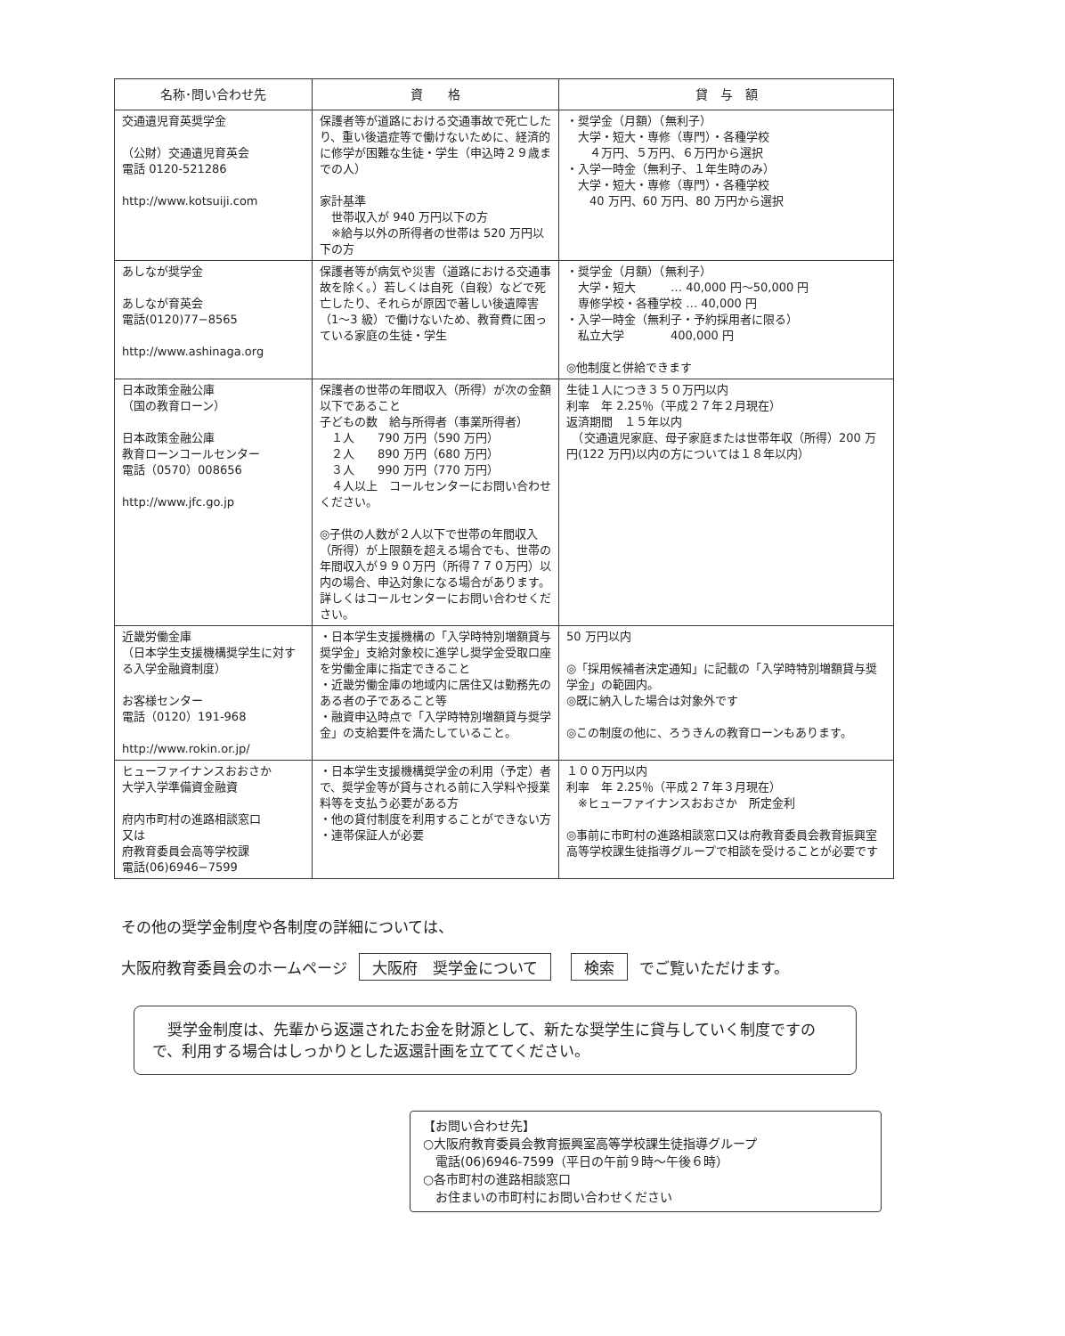| 名称･問い合わせ先 | 資 格 | 貸 与 額 |
| --- | --- | --- |
| 交通遺児育英奨学金 （公財）交通遺児育英会 電話 0120-521286 http://www.kotsuiji.com | 保護者等が道路における交通事故で死亡したり、重い後遺症等で働けないために、経済的に修学が困難な生徒・学生（申込時２９歳までの人） 家計基準 世帯収入が 940 万円以下の方 ※給与以外の所得者の世帯は 520 万円以下の方 | ・奨学金（月額）（無利子） 大学・短大・専修（専門）・各種学校 ４万円、５万円、６万円から選択 ・入学一時金（無利子、１年生時のみ） 大学・短大・専修（専門）・各種学校 40 万円、60 万円、80 万円から選択 |
| あしなが奨学金 あしなが育英会 電話(0120)77−8565 http://www.ashinaga.org | 保護者等が病気や災害（道路における交通事故を除く。）若しくは自死（自殺）などで死亡したり、それらが原因で著しい後遺障害（1〜3 級）で働けないため、教育費に困っている家庭の生徒・学生 | ・奨学金（月額）（無利子） 大学・短大 … 40,000 円〜50,000 円 専修学校・各種学校 … 40,000 円 ・入学一時金（無利子・予約採用者に限る） 私立大学 400,000 円 ◎他制度と併給できます |
| 日本政策金融公庫 （国の教育ローン） 日本政策金融公庫 教育ローンコールセンター 電話（0570）008656 http://www.jfc.go.jp | 保護者の世帯の年間収入（所得）が次の金額以下であること 子どもの数 給与所得者（事業所得者） １人 790 万円（590 万円） ２人 890 万円（680 万円） ３人 990 万円（770 万円） ４人以上 コールセンターにお問い合わせください。 ◎子供の人数が２人以下で世帯の年間収入（所得）が上限額を超える場合でも、世帯の年間収入が９９０万円（所得７７０万円）以内の場合、申込対象になる場合があります。詳しくはコールセンターにお問い合わせください。 | 生徒１人につき３５０万円以内 利率 年 2.25％（平成２７年２月現在） 返済期間 １５年以内 （交通遺児家庭、母子家庭または世帯年収（所得）200 万円(122 万円)以内の方については１８年以内） |
| 近畿労働金庫 （日本学生支援機構奨学生に対する入学金融資制度） お客様センター 電話（0120）191-968 http://www.rokin.or.jp/ | ・日本学生支援機構の「入学時特別増額貸与奨学金」支給対象校に進学し奨学金受取口座を労働金庫に指定できること ・近畿労働金庫の地域内に居住又は勤務先のある者の子であること等 ・融資申込時点で「入学時特別増額貸与奨学金」の支給要件を満たしていること。 | 50 万円以内 ◎「採用候補者決定通知」に記載の「入学時特別増額貸与奨学金」の範囲内。 ◎既に納入した場合は対象外です ◎この制度の他に、ろうきんの教育ローンもあります。 |
| ヒューファイナンスおおさか 大学入学準備資金融資 府内市町村の進路相談窓口 又は 府教育委員会高等学校課 電話(06)6946−7599 | ・日本学生支援機構奨学金の利用（予定）者で、奨学金等が貸与される前に入学料や授業料等を支払う必要がある方 ・他の貸付制度を利用することができない方 ・連帯保証人が必要 | １００万円以内 利率 年 2.25％（平成２７年３月現在） ※ヒューファイナンスおおさか 所定金利 ◎事前に市町村の進路相談窓口又は府教育委員会教育振興室高等学校課生徒指導グループで相談を受けることが必要です |
その他の奨学金制度や各制度の詳細については、
大阪府教育委員会のホームページ 大阪府　奨学金について 検索 でご覧いただけます。
　奨学金制度は、先輩から返還されたお金を財源として、新たな奨学生に貸与していく制度ですので、利用する場合はしっかりとした返還計画を立ててください。
【お問い合わせ先】
○大阪府教育委員会教育振興室高等学校課生徒指導グループ
　電話(06)6946-7599（平日の午前９時〜午後６時）
○各市町村の進路相談窓口
　お住まいの市町村にお問い合わせください